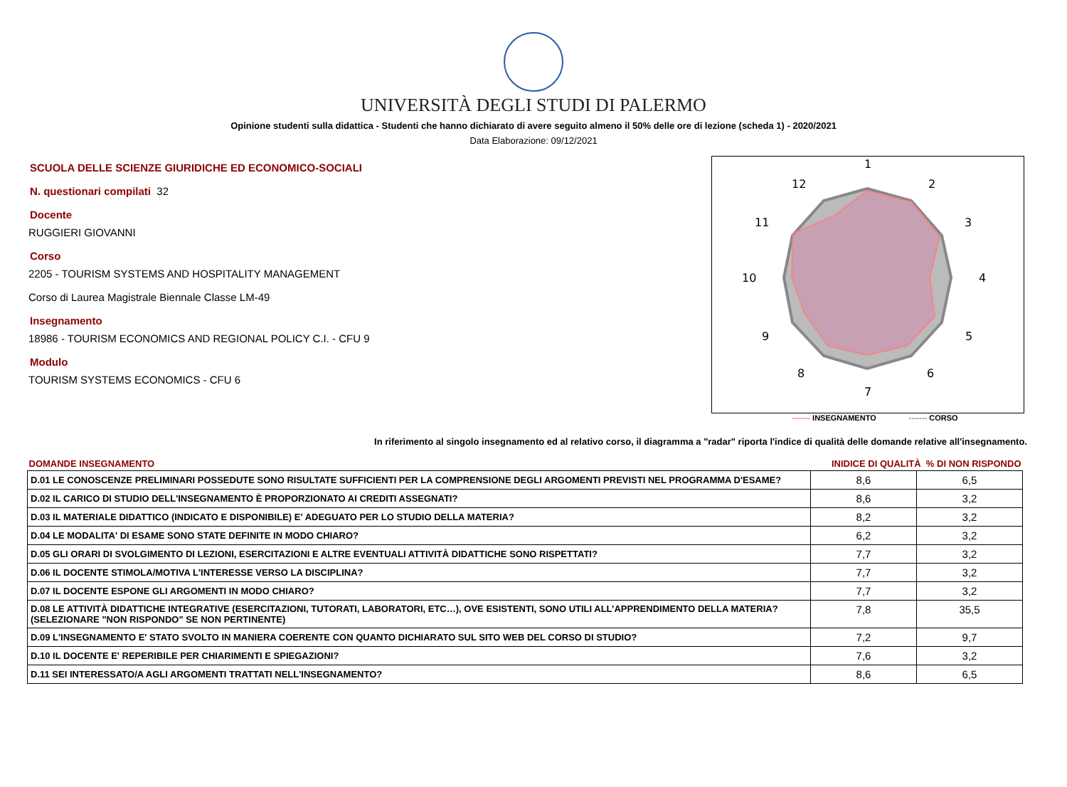UNIVERSITÀ DEGLI STUDI DI PALERMO
Opinione studenti sulla didattica - Studenti che hanno dichiarato di avere seguito almeno il 50% delle ore di lezione (scheda 1) - 2020/2021
Data Elaborazione: 09/12/2021
SCUOLA DELLE SCIENZE GIURIDICHE ED ECONOMICO-SOCIALI
N. questionari compilati 32
Docente
RUGGIERI GIOVANNI
Corso
2205 - TOURISM SYSTEMS AND HOSPITALITY MANAGEMENT
Corso di Laurea Magistrale Biennale Classe LM-49
Insegnamento
18986 - TOURISM ECONOMICS AND REGIONAL POLICY C.I. - CFU 9
Modulo
TOURISM SYSTEMS ECONOMICS - CFU 6
1
2
3
4
5
6
7
8
9
10
11
12
------- INSEGNAMENTO ------- CORSO
In riferimento al singolo insegnamento ed al relativo corso, il diagramma a "radar" riporta l'indice di qualità delle domande relative all'insegnamento.
| DOMANDE INSEGNAMENTO | INIDICE DI QUALITÀ % DI NON RISPONDO | |
| --- | --- | --- |
| D.01 LE CONOSCENZE PRELIMINARI POSSEDUTE SONO RISULTATE SUFFICIENTI PER LA COMPRENSIONE DEGLI ARGOMENTI PREVISTI NEL PROGRAMMA D'ESAME? | 8,6 | 6,5 |
| D.02 IL CARICO DI STUDIO DELL'INSEGNAMENTO È PROPORZIONATO AI CREDITI ASSEGNATI? | 8,6 | 3,2 |
| D.03 IL MATERIALE DIDATTICO (INDICATO E DISPONIBILE) E' ADEGUATO PER LO STUDIO DELLA MATERIA? | 8,2 | 3,2 |
| D.04 LE MODALITA' DI ESAME SONO STATE DEFINITE IN MODO CHIARO? | 6,2 | 3,2 |
| D.05 GLI ORARI DI SVOLGIMENTO DI LEZIONI, ESERCITAZIONI E ALTRE EVENTUALI ATTIVITÀ DIDATTICHE SONO RISPETTATI? | 7,7 | 3,2 |
| D.06 IL DOCENTE STIMOLA/MOTIVA L'INTERESSE VERSO LA DISCIPLINA? | 7,7 | 3,2 |
| D.07 IL DOCENTE ESPONE GLI ARGOMENTI IN MODO CHIARO? | 7,7 | 3,2 |
| D.08 LE ATTIVITÀ DIDATTICHE INTEGRATIVE (ESERCITAZIONI, TUTORATI, LABORATORI, ETC…), OVE ESISTENTI, SONO UTILI ALL’APPRENDIMENTO DELLA MATERIA? (SELEZIONARE "NON RISPONDO" SE NON PERTINENTE) | 7,8 | 35,5 |
| D.09 L'INSEGNAMENTO E' STATO SVOLTO IN MANIERA COERENTE CON QUANTO DICHIARATO SUL SITO WEB DEL CORSO DI STUDIO? | 7,2 | 9,7 |
| D.10 IL DOCENTE E' REPERIBILE PER CHIARIMENTI E SPIEGAZIONI? | 7,6 | 3,2 |
| D.11 SEI INTERESSATO/A AGLI ARGOMENTI TRATTATI NELL'INSEGNAMENTO? | 8,6 | 6,5 |